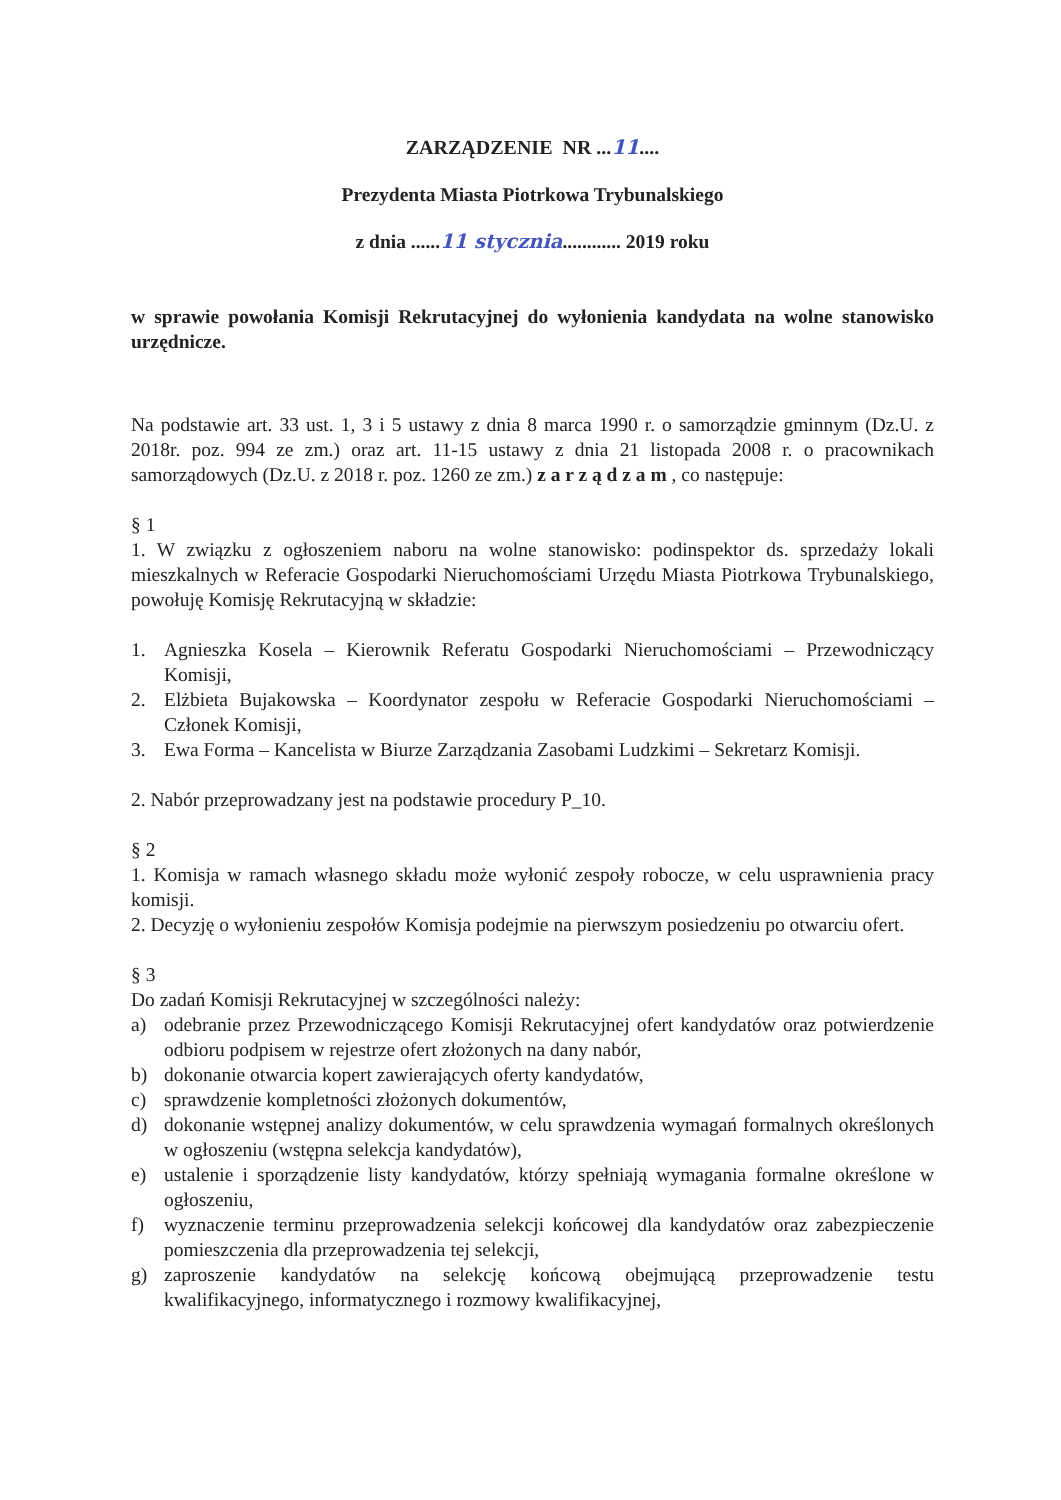ZARZĄDZENIE NR ...11....
Prezydenta Miasta Piotrkowa Trybunalskiego
z dnia ......11 stycznia............ 2019 roku
w sprawie powołania Komisji Rekrutacyjnej do wyłonienia kandydata na wolne stanowisko urzędnicze.
Na podstawie art. 33 ust. 1, 3 i 5 ustawy z dnia 8 marca 1990 r. o samorządzie gminnym (Dz.U. z 2018r. poz. 994 ze zm.) oraz art. 11-15 ustawy z dnia 21 listopada 2008 r. o pracownikach samorządowych (Dz.U. z 2018 r. poz. 1260 ze zm.) z a r z ą d z a m , co następuje:
§ 1
1. W związku z ogłoszeniem naboru na wolne stanowisko: podinspektor ds. sprzedaży lokali mieszkalnych w Referacie Gospodarki Nieruchomościami Urzędu Miasta Piotrkowa Trybunalskiego, powołuję Komisję Rekrutacyjną w składzie:
1. Agnieszka Kosela – Kierownik Referatu Gospodarki Nieruchomościami – Przewodniczący Komisji,
2. Elżbieta Bujakowska – Koordynator zespołu w Referacie Gospodarki Nieruchomościami – Członek Komisji,
3. Ewa Forma – Kancelista w Biurze Zarządzania Zasobami Ludzkimi – Sekretarz Komisji.
2. Nabór przeprowadzany jest na podstawie procedury P_10.
§ 2
1. Komisja w ramach własnego składu może wyłonić zespoły robocze, w celu usprawnienia pracy komisji.
2. Decyzję o wyłonieniu zespołów Komisja podejmie na pierwszym posiedzeniu po otwarciu ofert.
§ 3
Do zadań Komisji Rekrutacyjnej w szczególności należy:
a) odebranie przez Przewodniczącego Komisji Rekrutacyjnej ofert kandydatów oraz potwierdzenie odbioru podpisem w rejestrze ofert złożonych na dany nabór,
b) dokonanie otwarcia kopert zawierających oferty kandydatów,
c) sprawdzenie kompletności złożonych dokumentów,
d) dokonanie wstępnej analizy dokumentów, w celu sprawdzenia wymagań formalnych określonych w ogłoszeniu (wstępna selekcja kandydatów),
e) ustalenie i sporządzenie listy kandydatów, którzy spełniają wymagania formalne określone w ogłoszeniu,
f) wyznaczenie terminu przeprowadzenia selekcji końcowej dla kandydatów oraz zabezpieczenie pomieszczenia dla przeprowadzenia tej selekcji,
g) zaproszenie kandydatów na selekcję końcową obejmującą przeprowadzenie testu kwalifikacyjnego, informatycznego i rozmowy kwalifikacyjnej,